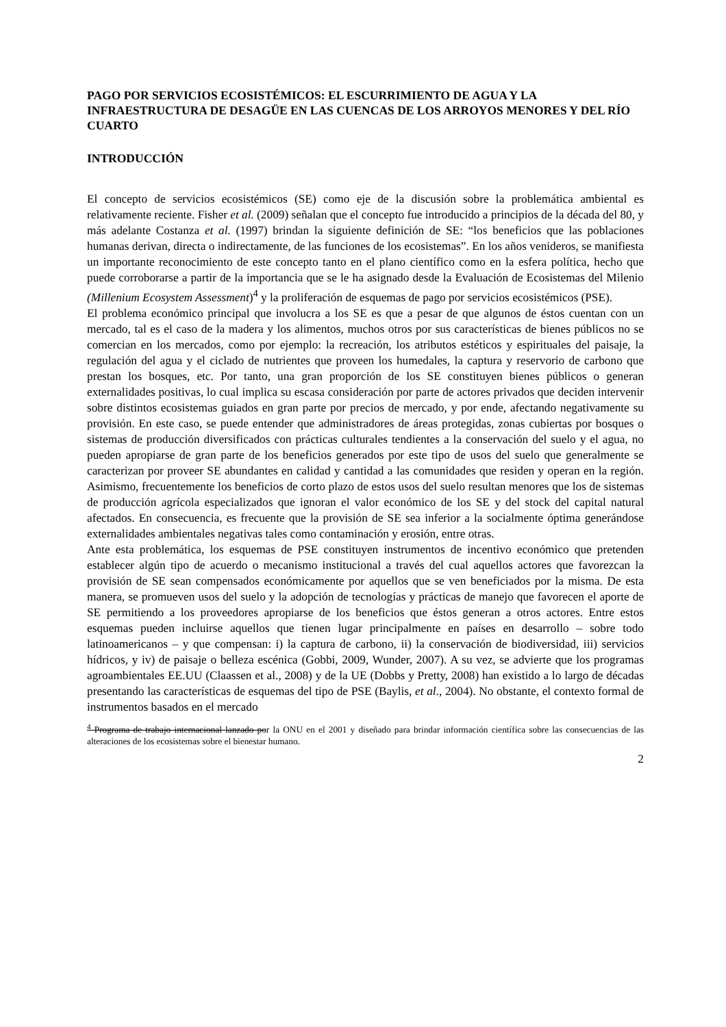PAGO POR SERVICIOS ECOSISTÉMICOS: EL ESCURRIMIENTO DE AGUA Y LA INFRAESTRUCTURA DE DESAGÜE EN LAS CUENCAS DE LOS ARROYOS MENORES Y DEL RÍO CUARTO
INTRODUCCIÓN
El concepto de servicios ecosistémicos (SE) como eje de la discusión sobre la problemática ambiental es relativamente reciente. Fisher et al. (2009) señalan que el concepto fue introducido a principios de la década del 80, y más adelante Costanza et al. (1997) brindan la siguiente definición de SE: “los beneficios que las poblaciones humanas derivan, directa o indirectamente, de las funciones de los ecosistemas”. En los años venideros, se manifiesta un importante reconocimiento de este concepto tanto en el plano científico como en la esfera política, hecho que puede corroborarse a partir de la importancia que se le ha asignado desde la Evaluación de Ecosistemas del Milenio (Millenium Ecosystem Assessment)<sup>4</sup> y la proliferación de esquemas de pago por servicios ecosistémicos (PSE).
El problema económico principal que involucra a los SE es que a pesar de que algunos de éstos cuentan con un mercado, tal es el caso de la madera y los alimentos, muchos otros por sus características de bienes públicos no se comercian en los mercados, como por ejemplo: la recreación, los atributos estéticos y espirituales del paisaje, la regulación del agua y el ciclado de nutrientes que proveen los humedales, la captura y reservorio de carbono que prestan los bosques, etc. Por tanto, una gran proporción de los SE constituyen bienes públicos o generan externalidades positivas, lo cual implica su escasa consideración por parte de actores privados que deciden intervenir sobre distintos ecosistemas guiados en gran parte por precios de mercado, y por ende, afectando negativamente su provisión. En este caso, se puede entender que administradores de áreas protegidas, zonas cubiertas por bosques o sistemas de producción diversificados con prácticas culturales tendientes a la conservación del suelo y el agua, no pueden apropiarse de gran parte de los beneficios generados por este tipo de usos del suelo que generalmente se caracterizan por proveer SE abundantes en calidad y cantidad a las comunidades que residen y operan en la región. Asimismo, frecuentemente los beneficios de corto plazo de estos usos del suelo resultan menores que los de sistemas de producción agrícola especializados que ignoran el valor económico de los SE y del stock del capital natural afectados. En consecuencia, es frecuente que la provisión de SE sea inferior a la socialmente óptima generándose externalidades ambientales negativas tales como contaminación y erosión, entre otras.
Ante esta problemática, los esquemas de PSE constituyen instrumentos de incentivo económico que pretenden establecer algún tipo de acuerdo o mecanismo institucional a través del cual aquellos actores que favorezcan la provisión de SE sean compensados económicamente por aquellos que se ven beneficiados por la misma. De esta manera, se promueven usos del suelo y la adopción de tecnologías y prácticas de manejo que favorecen el aporte de SE permitiendo a los proveedores apropiarse de los beneficios que éstos generan a otros actores. Entre estos esquemas pueden incluirse aquellos que tienen lugar principalmente en países en desarrollo – sobre todo latinoamericanos – y que compensan: i) la captura de carbono, ii) la conservación de biodiversidad, iii) servicios hídricos, y iv) de paisaje o belleza escénica (Gobbi, 2009, Wunder, 2007). A su vez, se advierte que los programas agroambientales EE.UU (Claassen et al., 2008) y de la UE (Dobbs y Pretty, 2008) han existido a lo largo de décadas presentando las características de esquemas del tipo de PSE (Baylis, et al., 2004). No obstante, el contexto formal de instrumentos basados en el mercado
<sup>4</sup> Programa de trabajo internacional lanzado por la ONU en el 2001 y diseñado para brindar información científica sobre las consecuencias de las alteraciones de los ecosistemas sobre el bienestar humano.
2